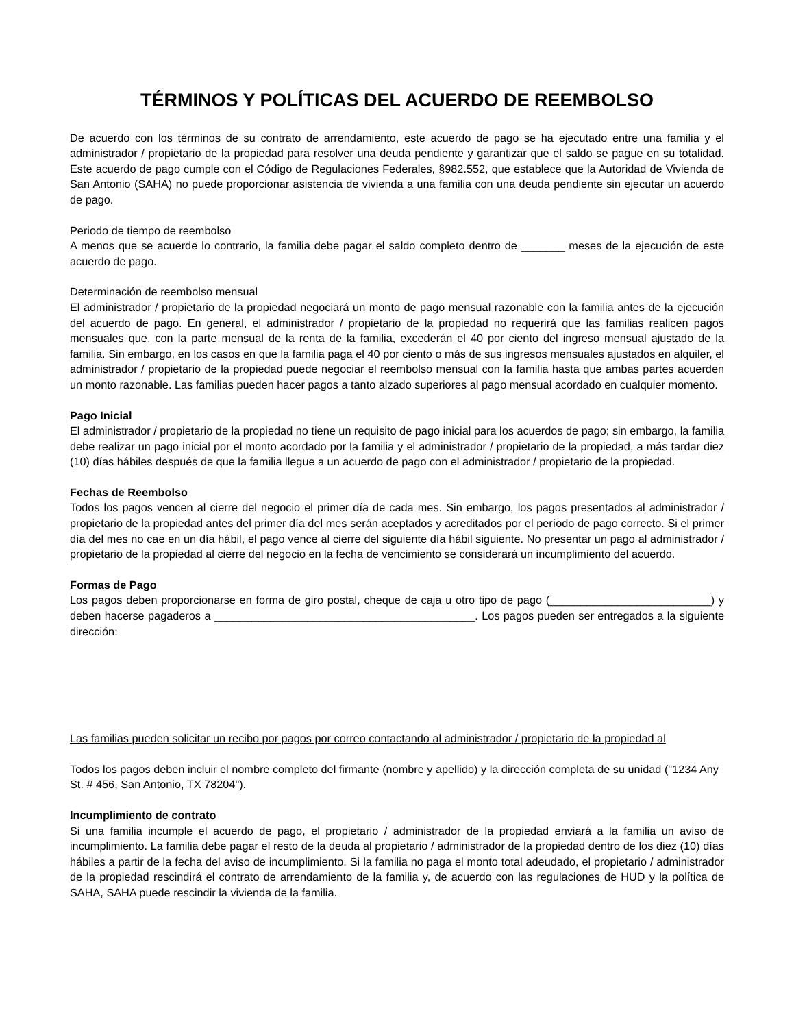TÉRMINOS Y POLÍTICAS DEL ACUERDO DE REEMBOLSO
De acuerdo con los términos de su contrato de arrendamiento, este acuerdo de pago se ha ejecutado entre una familia y el administrador / propietario de la propiedad para resolver una deuda pendiente y garantizar que el saldo se pague en su totalidad. Este acuerdo de pago cumple con el Código de Regulaciones Federales, §982.552, que establece que la Autoridad de Vivienda de San Antonio (SAHA) no puede proporcionar asistencia de vivienda a una familia con una deuda pendiente sin ejecutar un acuerdo de pago.
Periodo de tiempo de reembolso
A menos que se acuerde lo contrario, la familia debe pagar el saldo completo dentro de _______ meses de la ejecución de este acuerdo de pago.
Determinación de reembolso mensual
El administrador / propietario de la propiedad negociará un monto de pago mensual razonable con la familia antes de la ejecución del acuerdo de pago. En general, el administrador / propietario de la propiedad no requerirá que las familias realicen pagos mensuales que, con la parte mensual de la renta de la familia, excederán el 40 por ciento del ingreso mensual ajustado de la familia. Sin embargo, en los casos en que la familia paga el 40 por ciento o más de sus ingresos mensuales ajustados en alquiler, el administrador / propietario de la propiedad puede negociar el reembolso mensual con la familia hasta que ambas partes acuerden un monto razonable. Las familias pueden hacer pagos a tanto alzado superiores al pago mensual acordado en cualquier momento.
Pago Inicial
El administrador / propietario de la propiedad no tiene un requisito de pago inicial para los acuerdos de pago; sin embargo, la familia debe realizar un pago inicial por el monto acordado por la familia y el administrador / propietario de la propiedad, a más tardar diez (10) días hábiles después de que la familia llegue a un acuerdo de pago con el administrador / propietario de la propiedad.
Fechas de Reembolso
Todos los pagos vencen al cierre del negocio el primer día de cada mes. Sin embargo, los pagos presentados al administrador / propietario de la propiedad antes del primer día del mes serán aceptados y acreditados por el período de pago correcto. Si el primer día del mes no cae en un día hábil, el pago vence al cierre del siguiente día hábil siguiente. No presentar un pago al administrador / propietario de la propiedad al cierre del negocio en la fecha de vencimiento se considerará un incumplimiento del acuerdo.
Formas de Pago
Los pagos deben proporcionarse en forma de giro postal, cheque de caja u otro tipo de pago (__________________________) y deben hacerse pagaderos a __________________________________________. Los pagos pueden ser entregados a la siguiente dirección:
Las familias pueden solicitar un recibo por pagos por correo contactando al administrador / propietario de la propiedad al
Todos los pagos deben incluir el nombre completo del firmante (nombre y apellido) y la dirección completa de su unidad ("1234 Any St. # 456, San Antonio, TX 78204").
Incumplimiento de contrato
Si una familia incumple el acuerdo de pago, el propietario / administrador de la propiedad enviará a la familia un aviso de incumplimiento. La familia debe pagar el resto de la deuda al propietario / administrador de la propiedad dentro de los diez (10) días hábiles a partir de la fecha del aviso de incumplimiento. Si la familia no paga el monto total adeudado, el propietario / administrador de la propiedad rescindirá el contrato de arrendamiento de la familia y, de acuerdo con las regulaciones de HUD y la política de SAHA, SAHA puede rescindir la vivienda de la familia.